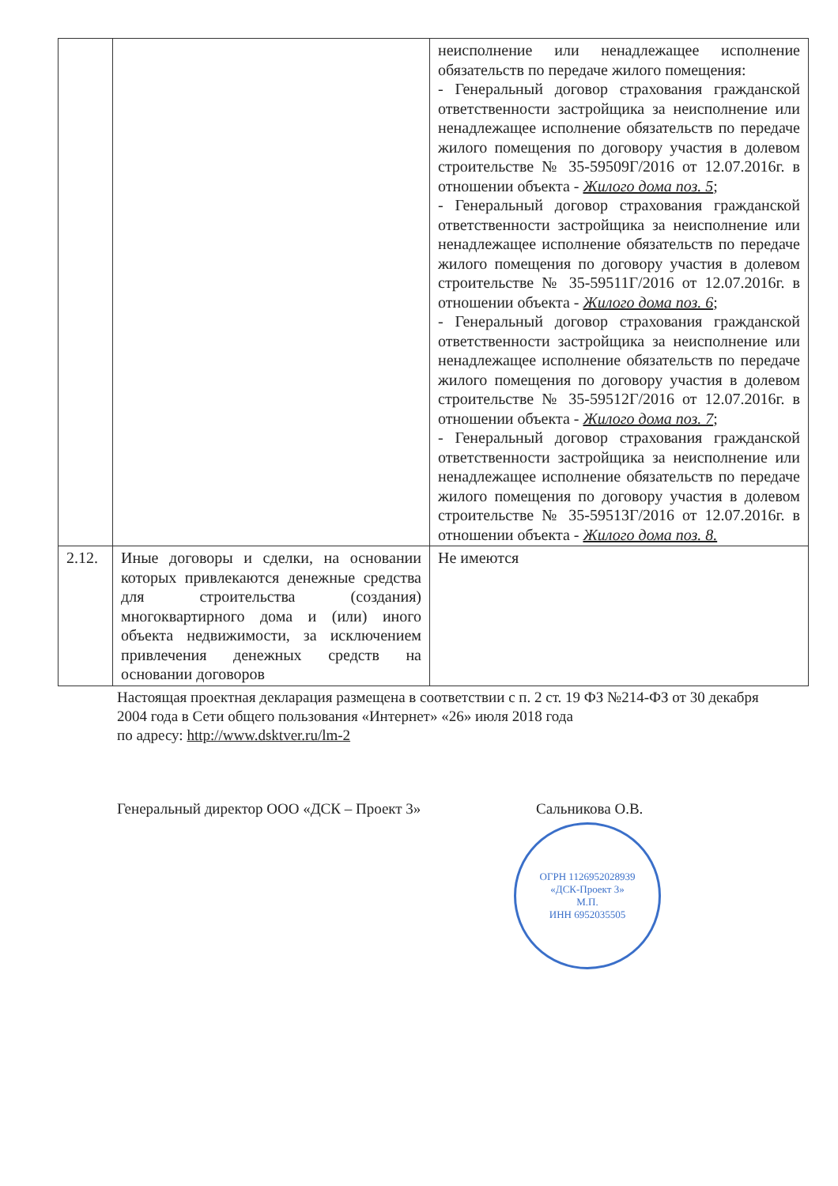| | | неисполнение или ненадлежащее исполнение обязательств по передаче жилого помещения: - Генеральный договор страхования гражданской ответственности застройщика за неисполнение или ненадлежащее исполнение обязательств по передаче жилого помещения по договору участия в долевом строительстве № 35-59509Г/2016 от 12.07.2016г. в отношении объекта - Жилого дома поз. 5 ; - Генеральный договор страхования гражданской ответственности застройщика за неисполнение или ненадлежащее исполнение обязательств по передаче жилого помещения по договору участия в долевом строительстве № 35-59511Г/2016 от 12.07.2016г. в отношении объекта - Жилого дома поз. 6 ; - Генеральный договор страхования гражданской ответственности застройщика за неисполнение или ненадлежащее исполнение обязательств по передаче жилого помещения по договору участия в долевом строительстве № 35-59512Г/2016 от 12.07.2016г. в отношении объекта - Жилого дома поз. 7 ; - Генеральный договор страхования гражданской ответственности застройщика за неисполнение или ненадлежащее исполнение обязательств по передаче жилого помещения по договору участия в долевом строительстве № 35-59513Г/2016 от 12.07.2016г. в отношении объекта - Жилого дома поз. 8. |
| 2.12. | Иные договоры и сделки, на основании которых привлекаются денежные средства для строительства (создания) многоквартирного дома и (или) иного объекта недвижимости, за исключением привлечения денежных средств на основании договоров | Не имеются |
Настоящая проектная декларация размещена в соответствии с п. 2 ст. 19 ФЗ №214-ФЗ от 30 декабря 2004 года в Сети общего пользования «Интернет» «26» июля 2018 года
по адресу: http://www.dsktver.ru/lm-2
Генеральный директор ООО «ДСК – Проект 3» Сальникова О.В.
ОГРН 1126952028939
«ДСК-Проект 3»
М.П.
ИНН 6952035505